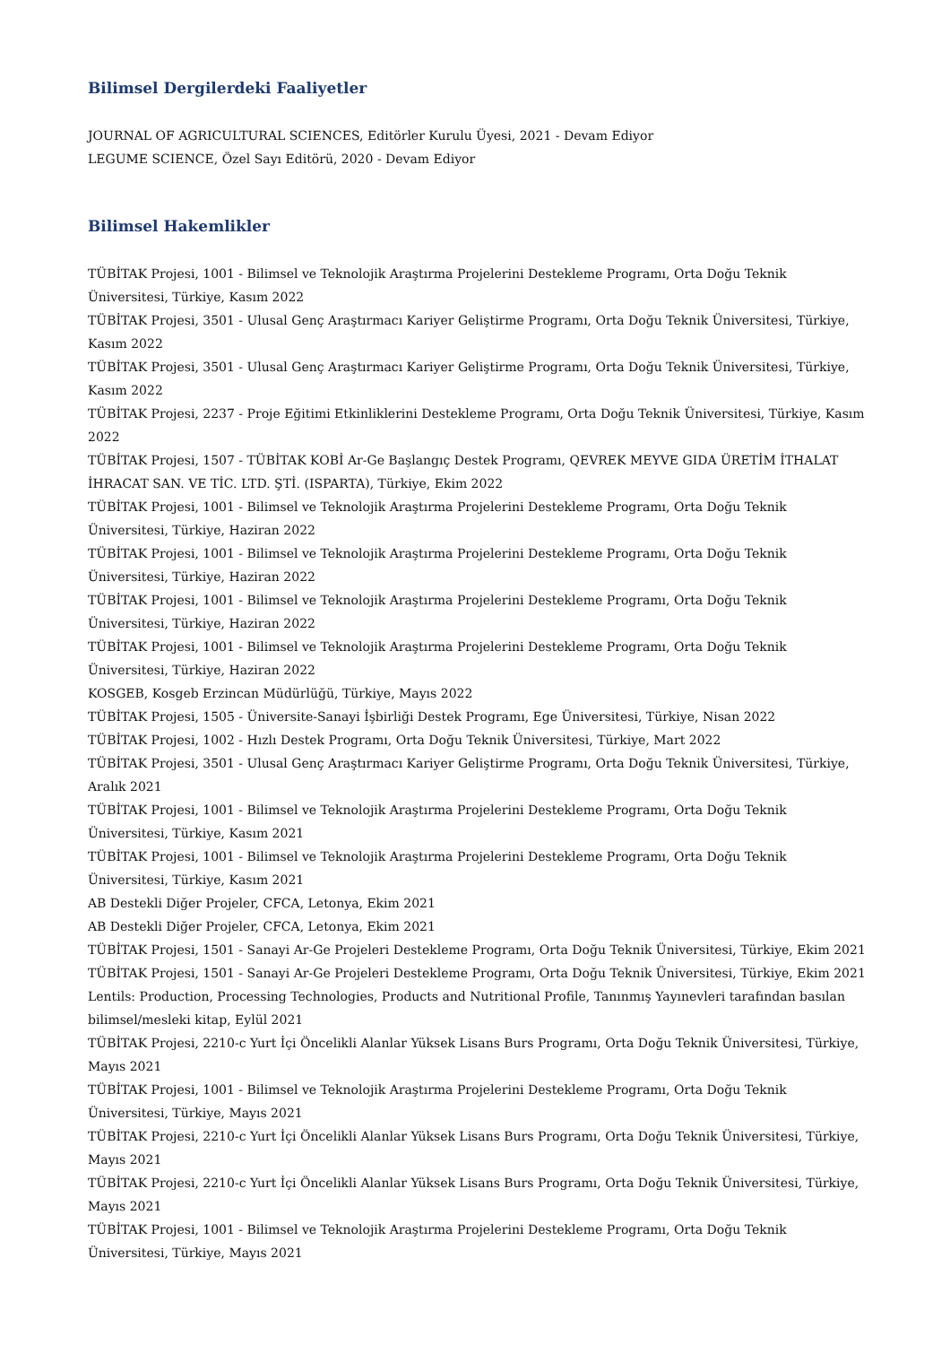Bilimsel Dergilerdeki Faaliyetler
JOURNAL OF AGRICULTURAL SCIENCES, Editörler Kurulu Üyesi, 2021 - Devam Ediyor
LEGUME SCIENCE, Özel Sayı Editörü, 2020 - Devam Ediyor
Bilimsel Hakemlikler
TÜBİTAK Projesi, 1001 - Bilimsel ve Teknolojik Araştırma Projelerini Destekleme Programı, Orta Doğu Teknik Üniversitesi, Türkiye, Kasım 2022
TÜBİTAK Projesi, 3501 - Ulusal Genç Araştırmacı Kariyer Geliştirme Programı, Orta Doğu Teknik Üniversitesi, Türkiye, Kasım 2022
TÜBİTAK Projesi, 3501 - Ulusal Genç Araştırmacı Kariyer Geliştirme Programı, Orta Doğu Teknik Üniversitesi, Türkiye, Kasım 2022
TÜBİTAK Projesi, 2237 - Proje Eğitimi Etkinliklerini Destekleme Programı, Orta Doğu Teknik Üniversitesi, Türkiye, Kasım 2022
TÜBİTAK Projesi, 1507 - TÜBİTAK KOBİ Ar-Ge Başlangıç Destek Programı, QEVREK MEYVE GIDA ÜRETİM İTHALAT İHRACAT SAN. VE TİC. LTD. ŞTİ. (ISPARTA), Türkiye, Ekim 2022
TÜBİTAK Projesi, 1001 - Bilimsel ve Teknolojik Araştırma Projelerini Destekleme Programı, Orta Doğu Teknik Üniversitesi, Türkiye, Haziran 2022
TÜBİTAK Projesi, 1001 - Bilimsel ve Teknolojik Araştırma Projelerini Destekleme Programı, Orta Doğu Teknik Üniversitesi, Türkiye, Haziran 2022
TÜBİTAK Projesi, 1001 - Bilimsel ve Teknolojik Araştırma Projelerini Destekleme Programı, Orta Doğu Teknik Üniversitesi, Türkiye, Haziran 2022
TÜBİTAK Projesi, 1001 - Bilimsel ve Teknolojik Araştırma Projelerini Destekleme Programı, Orta Doğu Teknik Üniversitesi, Türkiye, Haziran 2022
KOSGEB, Kosgeb Erzincan Müdürlüğü, Türkiye, Mayıs 2022
TÜBİTAK Projesi, 1505 - Üniversite-Sanayi İşbirliği Destek Programı, Ege Üniversitesi, Türkiye, Nisan 2022
TÜBİTAK Projesi, 1002 - Hızlı Destek Programı, Orta Doğu Teknik Üniversitesi, Türkiye, Mart 2022
TÜBİTAK Projesi, 3501 - Ulusal Genç Araştırmacı Kariyer Geliştirme Programı, Orta Doğu Teknik Üniversitesi, Türkiye, Aralık 2021
TÜBİTAK Projesi, 1001 - Bilimsel ve Teknolojik Araştırma Projelerini Destekleme Programı, Orta Doğu Teknik Üniversitesi, Türkiye, Kasım 2021
TÜBİTAK Projesi, 1001 - Bilimsel ve Teknolojik Araştırma Projelerini Destekleme Programı, Orta Doğu Teknik Üniversitesi, Türkiye, Kasım 2021
AB Destekli Diğer Projeler, CFCA, Letonya, Ekim 2021
AB Destekli Diğer Projeler, CFCA, Letonya, Ekim 2021
TÜBİTAK Projesi, 1501 - Sanayi Ar-Ge Projeleri Destekleme Programı, Orta Doğu Teknik Üniversitesi, Türkiye, Ekim 2021
TÜBİTAK Projesi, 1501 - Sanayi Ar-Ge Projeleri Destekleme Programı, Orta Doğu Teknik Üniversitesi, Türkiye, Ekim 2021
Lentils: Production, Processing Technologies, Products and Nutritional Profile, Tanınmış Yayınevleri tarafından basılan bilimsel/mesleki kitap, Eylül 2021
TÜBİTAK Projesi, 2210-c Yurt İçi Öncelikli Alanlar Yüksek Lisans Burs Programı, Orta Doğu Teknik Üniversitesi, Türkiye, Mayıs 2021
TÜBİTAK Projesi, 1001 - Bilimsel ve Teknolojik Araştırma Projelerini Destekleme Programı, Orta Doğu Teknik Üniversitesi, Türkiye, Mayıs 2021
TÜBİTAK Projesi, 2210-c Yurt İçi Öncelikli Alanlar Yüksek Lisans Burs Programı, Orta Doğu Teknik Üniversitesi, Türkiye, Mayıs 2021
TÜBİTAK Projesi, 2210-c Yurt İçi Öncelikli Alanlar Yüksek Lisans Burs Programı, Orta Doğu Teknik Üniversitesi, Türkiye, Mayıs 2021
TÜBİTAK Projesi, 1001 - Bilimsel ve Teknolojik Araştırma Projelerini Destekleme Programı, Orta Doğu Teknik Üniversitesi, Türkiye, Mayıs 2021